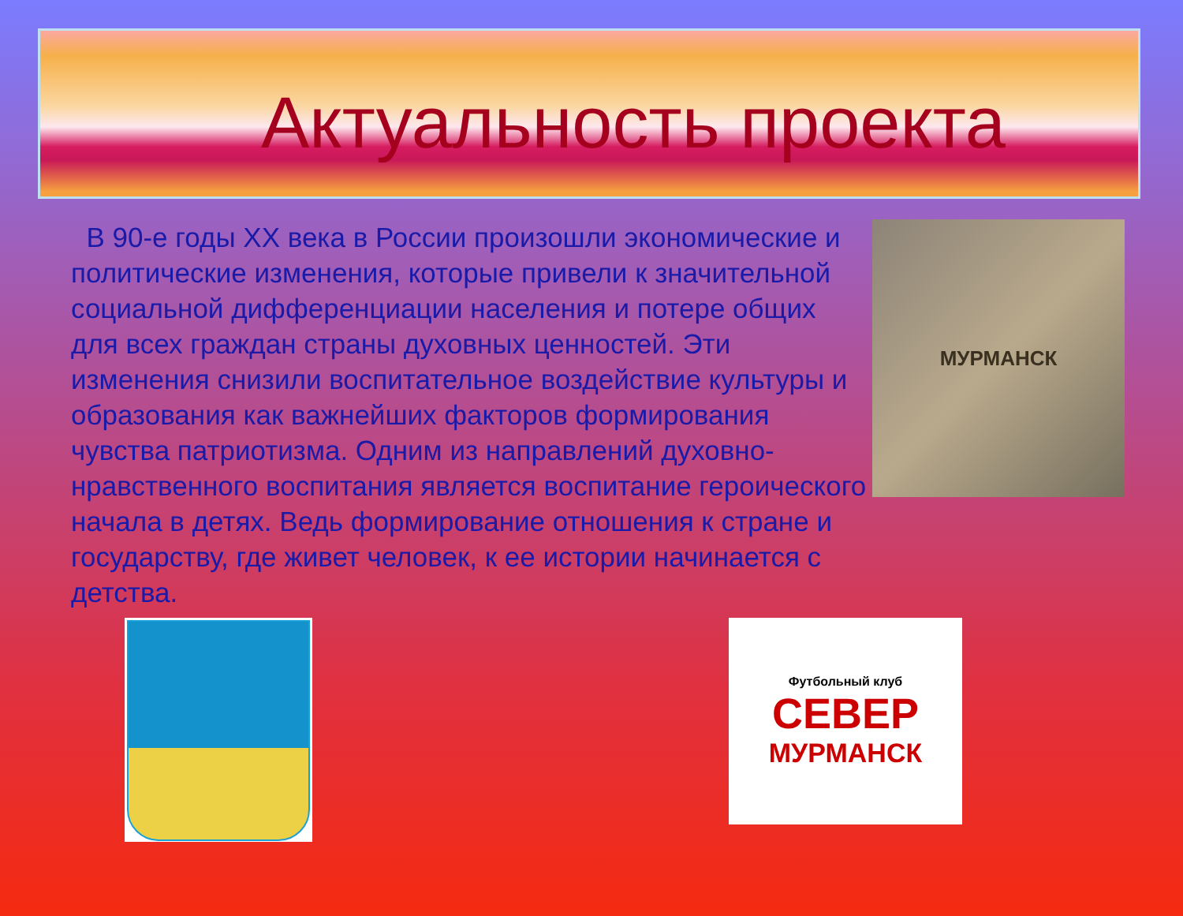Актуальность проекта
В 90-е годы ХХ века в России произошли экономические и политические изменения, которые привели к значительной социальной дифференциации населения и потере общих для всех граждан страны духовных ценностей. Эти изменения снизили воспитательное воздействие культуры и образования как важнейших факторов формирования чувства патриотизма. Одним из направлений духовно-нравственного воспитания является воспитание героического начала в детях. Ведь формирование отношения к стране и государству, где живет человек, к ее истории начинается с детства.
МУРМАНСК
Футбольный клуб
СЕВЕР
МУРМАНСК